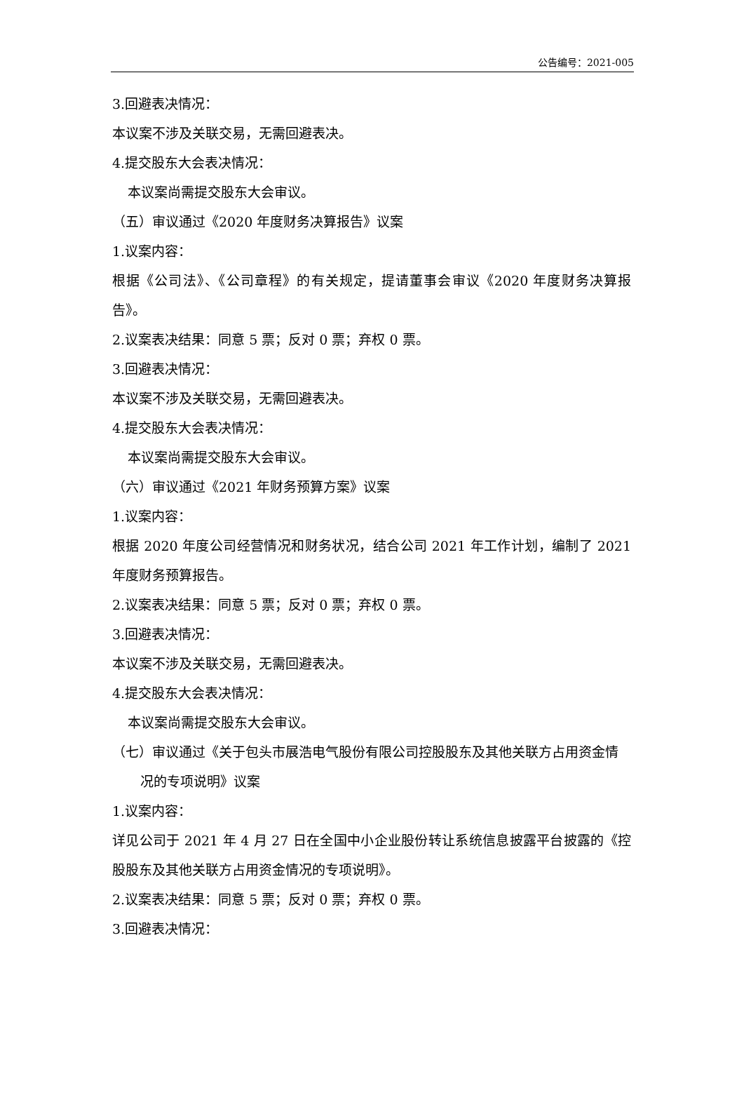公告编号：2021-005
3.回避表决情况：
本议案不涉及关联交易，无需回避表决。
4.提交股东大会表决情况：
本议案尚需提交股东大会审议。
（五）审议通过《2020 年度财务决算报告》议案
1.议案内容：
根据《公司法》、《公司章程》的有关规定，提请董事会审议《2020 年度财务决算报告》。
2.议案表决结果：同意 5 票；反对 0 票；弃权 0 票。
3.回避表决情况：
本议案不涉及关联交易，无需回避表决。
4.提交股东大会表决情况：
本议案尚需提交股东大会审议。
（六）审议通过《2021 年财务预算方案》议案
1.议案内容：
根据 2020 年度公司经营情况和财务状况，结合公司 2021 年工作计划，编制了 2021 年度财务预算报告。
2.议案表决结果：同意 5 票；反对 0 票；弃权 0 票。
3.回避表决情况：
本议案不涉及关联交易，无需回避表决。
4.提交股东大会表决情况：
本议案尚需提交股东大会审议。
（七）审议通过《关于包头市展浩电气股份有限公司控股股东及其他关联方占用资金情况的专项说明》议案
1.议案内容：
详见公司于 2021 年 4 月 27 日在全国中小企业股份转让系统信息披露平台披露的《控股股东及其他关联方占用资金情况的专项说明》。
2.议案表决结果：同意 5 票；反对 0 票；弃权 0 票。
3.回避表决情况：